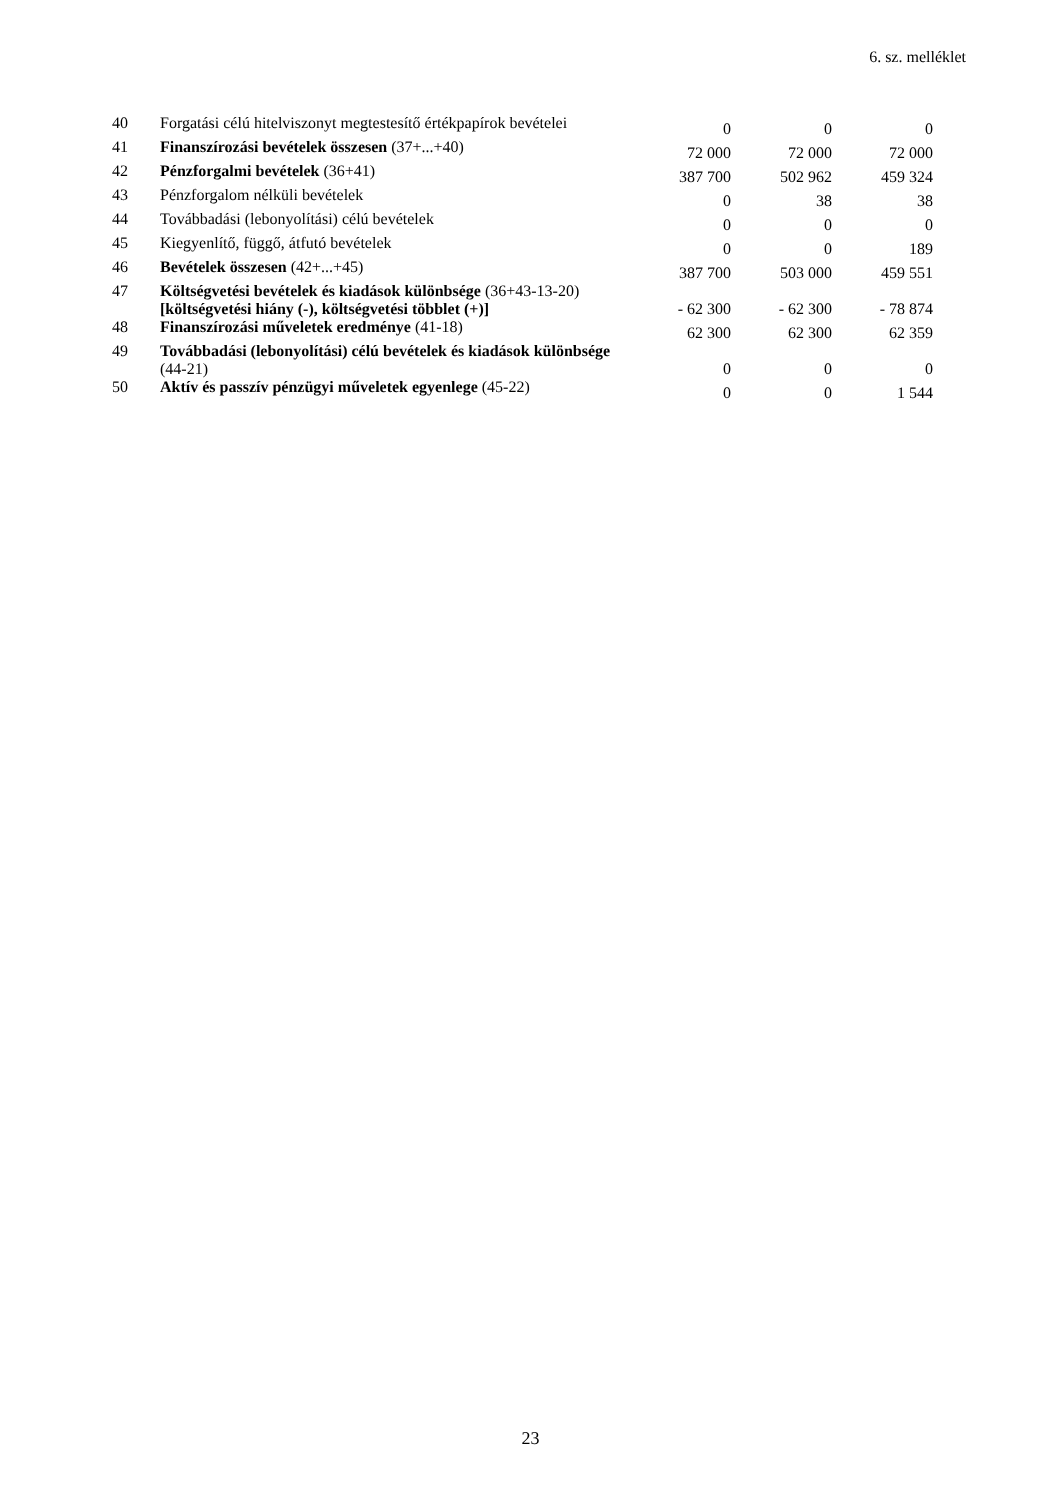6. sz. melléklet
| 40 | Forgatási célú hitelviszonyt megtestesítő értékpapírok bevételei | 0 | 0 | 0 |
| 41 | Finanszírozási bevételek összesen (37+...+40) | 72 000 | 72 000 | 72 000 |
| 42 | Pénzforgalmi bevételek (36+41) | 387 700 | 502 962 | 459 324 |
| 43 | Pénzforgalom nélküli bevételek | 0 | 38 | 38 |
| 44 | Továbbadási (lebonyolítási) célú bevételek | 0 | 0 | 0 |
| 45 | Kiegyenlítő, függő, átfutó bevételek | 0 | 0 | 189 |
| 46 | Bevételek összesen (42+...+45) | 387 700 | 503 000 | 459 551 |
| 47 | Költségvetési bevételek és kiadások különbsége (36+43-13-20) [költségvetési hiány (-), költségvetési többlet (+)] | - 62 300 | - 62 300 | - 78 874 |
| 48 | Finanszírozási műveletek eredménye (41-18) | 62 300 | 62 300 | 62 359 |
| 49 | Továbbadási (lebonyolítási) célú bevételek és kiadások különbsége (44-21) | 0 | 0 | 0 |
| 50 | Aktív és passzív pénzügyi műveletek egyenlege (45-22) | 0 | 0 | 1 544 |
23